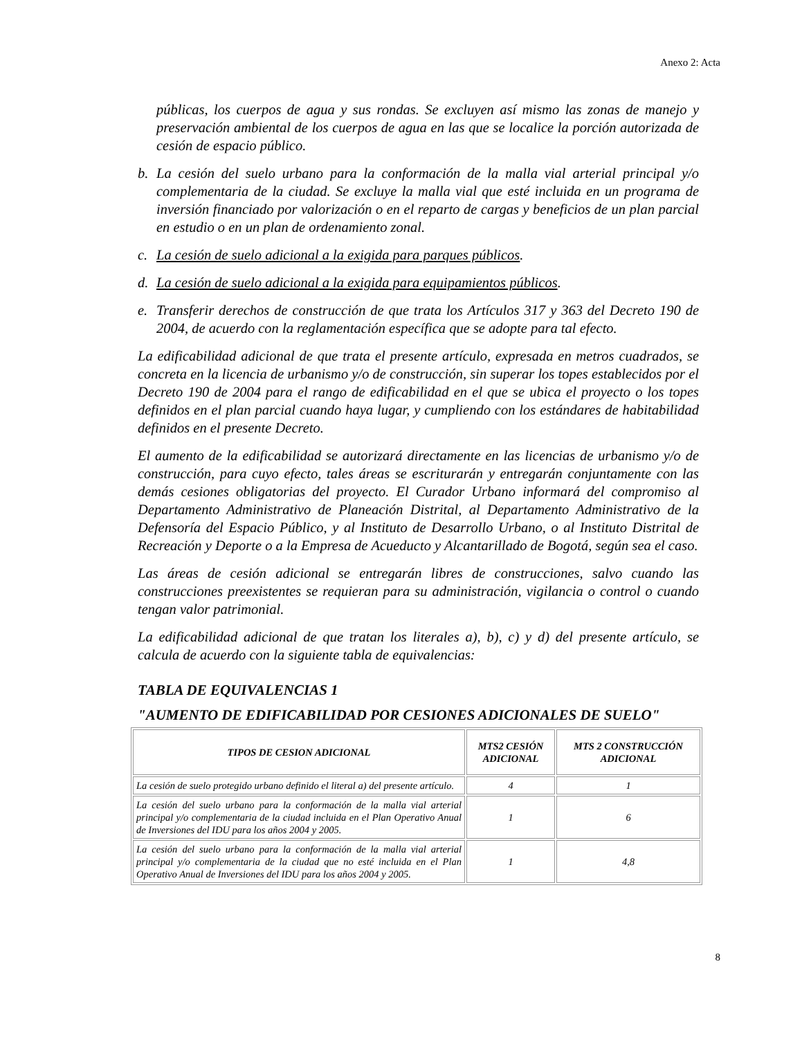Anexo 2: Acta
públicas, los cuerpos de agua y sus rondas. Se excluyen así mismo las zonas de manejo y preservación ambiental de los cuerpos de agua en las que se localice la porción autorizada de cesión de espacio público.
b. La cesión del suelo urbano para la conformación de la malla vial arterial principal y/o complementaria de la ciudad. Se excluye la malla vial que esté incluida en un programa de inversión financiado por valorización o en el reparto de cargas y beneficios de un plan parcial en estudio o en un plan de ordenamiento zonal.
c. La cesión de suelo adicional a la exigida para parques públicos.
d. La cesión de suelo adicional a la exigida para equipamientos públicos.
e. Transferir derechos de construcción de que trata los Artículos 317 y 363 del Decreto 190 de 2004, de acuerdo con la reglamentación específica que se adopte para tal efecto.
La edificabilidad adicional de que trata el presente artículo, expresada en metros cuadrados, se concreta en la licencia de urbanismo y/o de construcción, sin superar los topes establecidos por el Decreto 190 de 2004 para el rango de edificabilidad en el que se ubica el proyecto o los topes definidos en el plan parcial cuando haya lugar, y cumpliendo con los estándares de habitabilidad definidos en el presente Decreto.
El aumento de la edificabilidad se autorizará directamente en las licencias de urbanismo y/o de construcción, para cuyo efecto, tales áreas se escriturarán y entregarán conjuntamente con las demás cesiones obligatorias del proyecto. El Curador Urbano informará del compromiso al Departamento Administrativo de Planeación Distrital, al Departamento Administrativo de la Defensoría del Espacio Público, y al Instituto de Desarrollo Urbano, o al Instituto Distrital de Recreación y Deporte o a la Empresa de Acueducto y Alcantarillado de Bogotá, según sea el caso.
Las áreas de cesión adicional se entregarán libres de construcciones, salvo cuando las construcciones preexistentes se requieran para su administración, vigilancia o control o cuando tengan valor patrimonial.
La edificabilidad adicional de que tratan los literales a), b), c) y d) del presente artículo, se calcula de acuerdo con la siguiente tabla de equivalencias:
TABLA DE EQUIVALENCIAS 1
"AUMENTO DE EDIFICABILIDAD POR CESIONES ADICIONALES DE SUELO"
| TIPOS DE CESION ADICIONAL | MTS2 CESIÓN ADICIONAL | MTS 2 CONSTRUCCIÓN ADICIONAL |
| --- | --- | --- |
| La cesión de suelo protegido urbano definido el literal a) del presente artículo. | 4 | 1 |
| La cesión del suelo urbano para la conformación de la malla vial arterial principal y/o complementaria de la ciudad incluida en el Plan Operativo Anual de Inversiones del IDU para los años 2004 y 2005. | 1 | 6 |
| La cesión del suelo urbano para la conformación de la malla vial arterial principal y/o complementaria de la ciudad que no esté incluida en el Plan Operativo Anual de Inversiones del IDU para los años 2004 y 2005. | 1 | 4,8 |
8